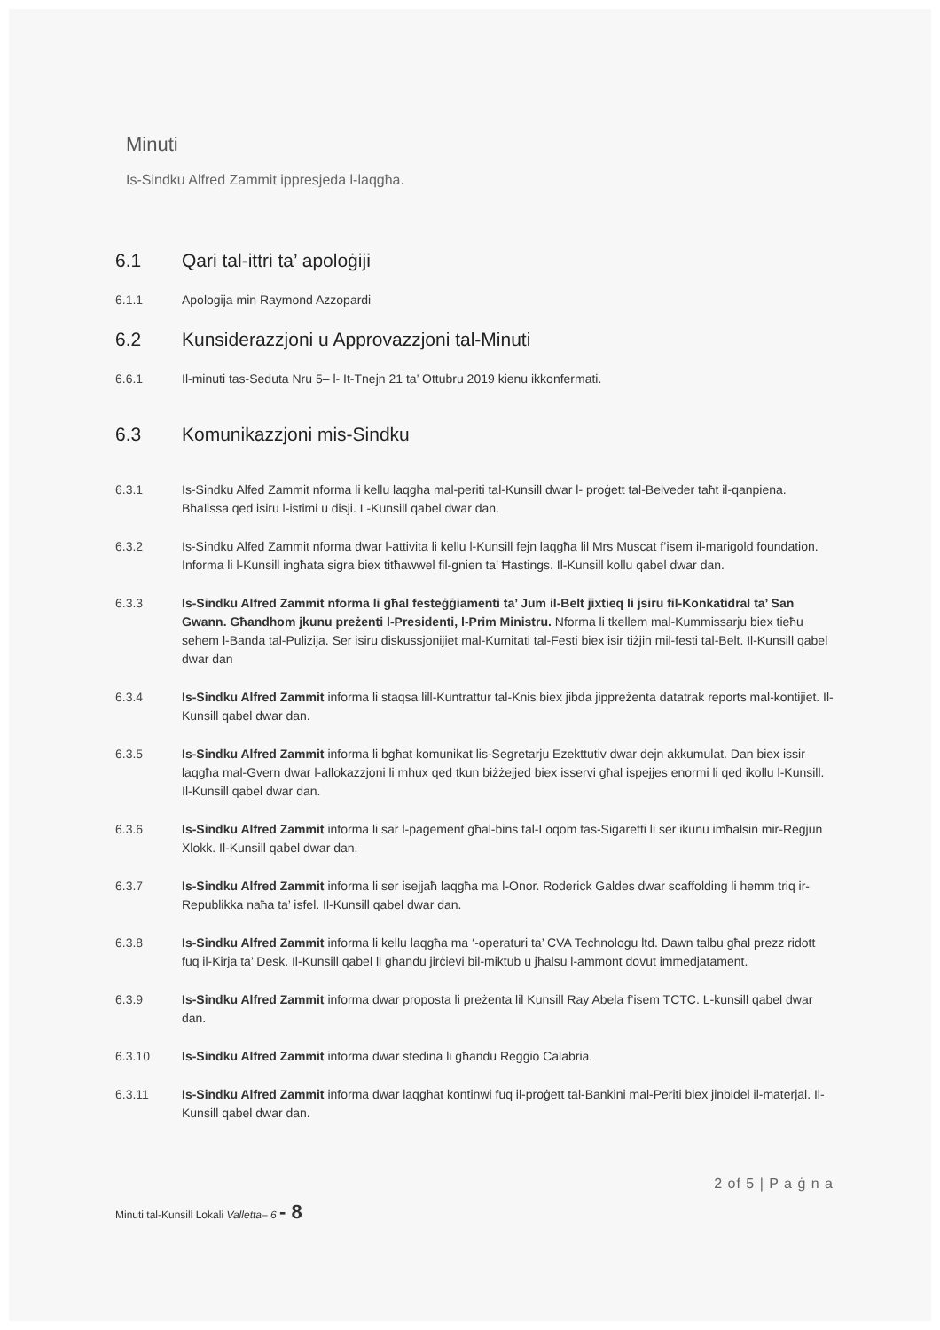Minuti
Is-Sindku Alfred Zammit ippresjeda l-laqgħa.
6.1 Qari tal-ittri ta’ apoloġiji
6.1.1 Apologija min Raymond Azzopardi
6.2 Kunsiderazzjoni u Approvazzjoni tal-Minuti
6.6.1 Il-minuti tas-Seduta Nru 5– l- It-Tnejn 21 ta’ Ottubru 2019 kienu ikkonfermati.
6.3 Komunikazzjoni mis-Sindku
6.3.1 Is-Sindku Alfed Zammit nforma li kellu laqgha mal-periti tal-Kunsill dwar l- proġett tal-Belveder taħt il-qanpiena. Bħalissa qed isiru l-istimi u disji. L-Kunsill qabel dwar dan.
6.3.2 Is-Sindku Alfed Zammit nforma dwar l-attivita li kellu l-Kunsill fejn laqgħa lil Mrs Muscat f’isem il-marigold foundation. Informa li l-Kunsill ingħata sigra biex titħawwel fil-gnien ta’ Ħastings. Il-Kunsill kollu qabel dwar dan.
6.3.3 Is-Sindku Alfred Zammit nforma li għal festeġġiamenti ta’ Jum il-Belt jixtieq li jsiru fil-Konkatidral ta’ San Gwann. Għandhom jkunu preżenti l-Presidenti, l-Prim Ministru. Nforma li tkellem mal-Kummissarju biex tieħu sehem l-Banda tal-Pulizija. Ser isiru diskussjonijiet mal-Kumitati tal-Festi biex isir tiżjin mil-festi tal-Belt. Il-Kunsill qabel dwar dan
6.3.4 Is-Sindku Alfred Zammit informa li staqsa lill-Kuntrattur tal-Knis biex jibda jippreżenta datatrak reports mal-kontijiet. Il-Kunsill qabel dwar dan.
6.3.5 Is-Sindku Alfred Zammit informa li bgħat komunikat lis-Segretarju Ezekttutiv dwar dejn akkumulat. Dan biex issir laqgħa mal-Gvern dwar l-allokazzjoni li mhux qed tkun biżżejjed biex isservi għal ispejjes enormi li qed ikollu l-Kunsill. Il-Kunsill qabel dwar dan.
6.3.6 Is-Sindku Alfred Zammit informa li sar l-pagement għal-bins tal-Loqom tas-Sigaretti li ser ikunu imħalsin mir-Regjun Xlokk. Il-Kunsill qabel dwar dan.
6.3.7 Is-Sindku Alfred Zammit informa li ser isejjaħ laqgħa ma l-Onor. Roderick Galdes dwar scaffolding li hemm triq ir-Republikka naħa ta’ isfel. Il-Kunsill qabel dwar dan.
6.3.8 Is-Sindku Alfred Zammit informa li kellu laqgħa ma ‘-operaturi ta’ CVA Technologu ltd. Dawn talbu għal prezz ridott fuq il-Kirja ta’ Desk. Il-Kunsill qabel li għandu jirċievi bil-miktub u jħalsu l-ammont dovut immedjatament.
6.3.9 Is-Sindku Alfred Zammit informa dwar proposta li preżenta lil Kunsill Ray Abela f’isem TCTC. L-kunsill qabel dwar dan.
6.3.10 Is-Sindku Alfred Zammit informa dwar stedina li għandu Reggio Calabria.
6.3.11 Is-Sindku Alfred Zammit informa dwar laqgħat kontinwi fuq il-proġett tal-Bankini mal-Periti biex jinbidel il-materjal. Il-Kunsill qabel dwar dan.
2 of 5 | P a ġ n a
Minuti tal-Kunsill Lokali Valletta– 6 - 8